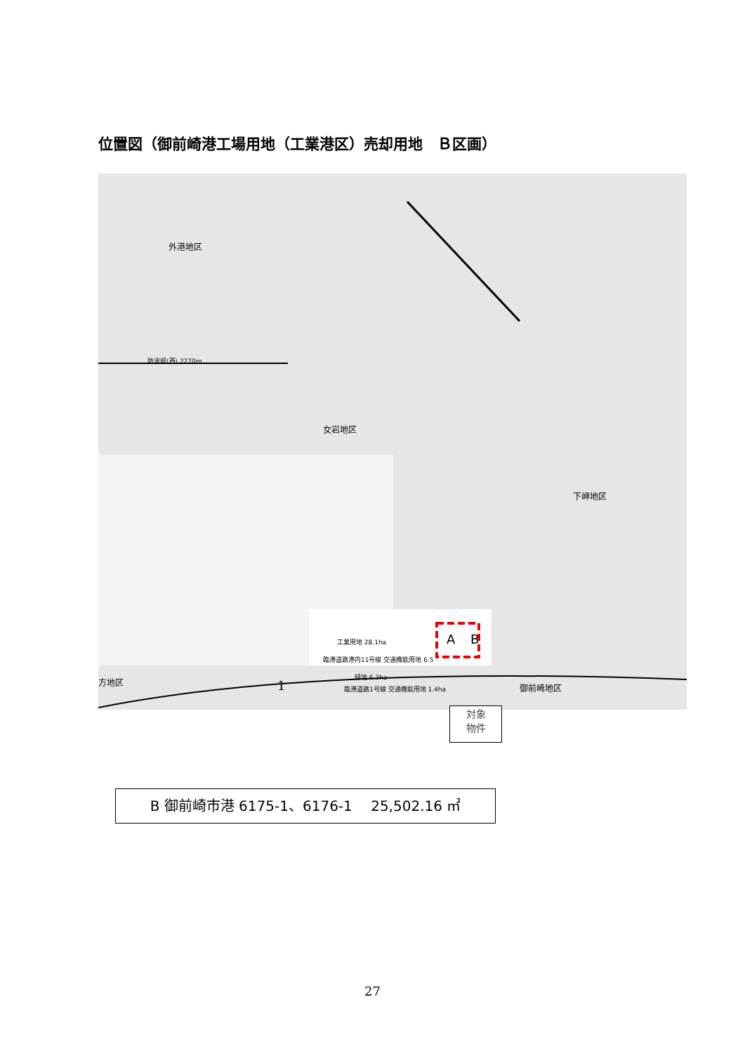位置図（御前崎港工場用地（工業港区）売却用地　Ｂ区画）
外港地区
女岩地区
下岬地区
御前崎地区
方地区
防波堤(西) 2270m
工業用地 28.1ha
臨港道路港内11号線 交通機能用地 6.5
緑地 6.3ha
臨港道路1号線 交通機能用地 1.4ha
A B
1
対象
物件
B 御前崎市港 6175-1、6176-1　 25,502.16 ㎡
27